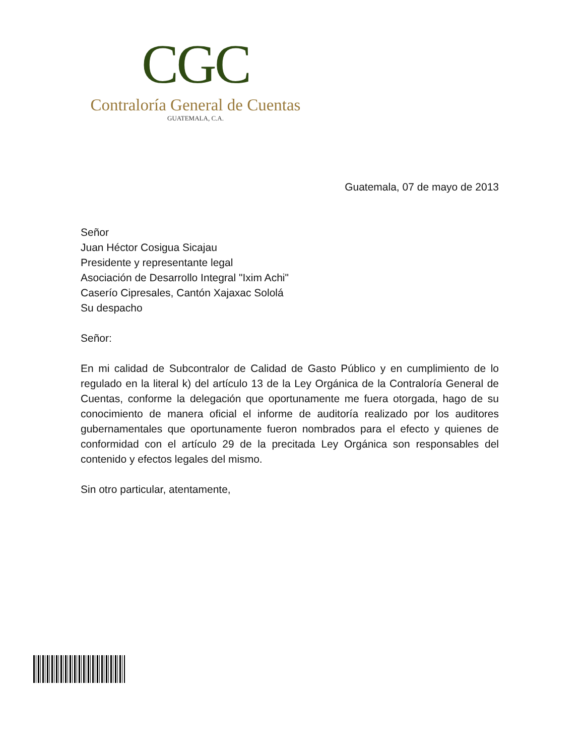CGC
Contraloría General de Cuentas
GUATEMALA, C.A.
Guatemala, 07 de mayo de 2013
Señor
Juan Héctor Cosigua Sicajau
Presidente y representante legal
Asociación de Desarrollo Integral "Ixim Achi"
Caserío Cipresales, Cantón Xajaxac Sololá
Su despacho
Señor:
En mi calidad de Subcontralor de Calidad de Gasto Público y en cumplimiento de lo regulado en la literal k) del artículo 13 de la Ley Orgánica de la Contraloría General de Cuentas, conforme la delegación que oportunamente me fuera otorgada, hago de su conocimiento de manera oficial el informe de auditoría realizado por los auditores gubernamentales que oportunamente fueron nombrados para el efecto y quienes de conformidad con el artículo 29 de la precitada Ley Orgánica son responsables del contenido y efectos legales del mismo.
Sin otro particular, atentamente,